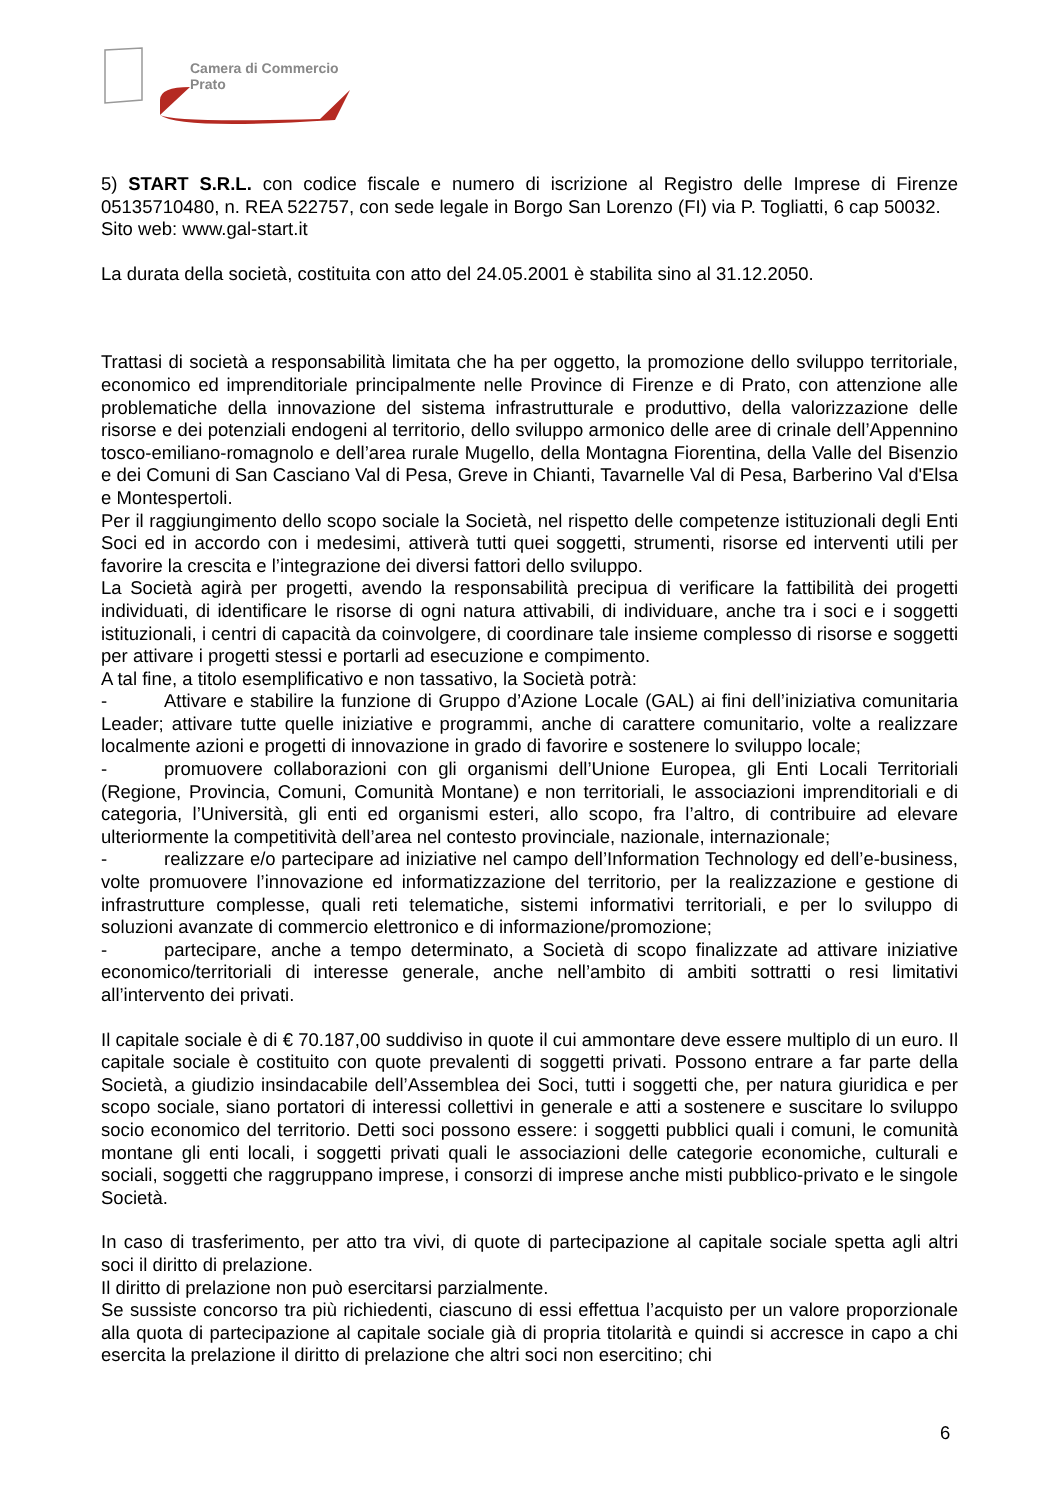Camera di Commercio
Prato
5) START S.R.L. con codice fiscale e numero di iscrizione al Registro delle Imprese di Firenze 05135710480, n. REA 522757, con sede legale in Borgo San Lorenzo (FI) via P. Togliatti, 6 cap 50032.
Sito web: www.gal-start.it
La durata della società, costituita con atto del 24.05.2001 è stabilita sino al 31.12.2050.
Trattasi di società a responsabilità limitata che ha per oggetto, la promozione dello sviluppo territoriale, economico ed imprenditoriale principalmente nelle Province di Firenze e di Prato, con attenzione alle problematiche della innovazione del sistema infrastrutturale e produttivo, della valorizzazione delle risorse e dei potenziali endogeni al territorio, dello sviluppo armonico delle aree di crinale dell’Appennino tosco-emiliano-romagnolo e dell’area rurale Mugello, della Montagna Fiorentina, della Valle del Bisenzio e dei Comuni di San Casciano Val di Pesa, Greve in Chianti, Tavarnelle Val di Pesa, Barberino Val d'Elsa e Montespertoli.
Per il raggiungimento dello scopo sociale la Società, nel rispetto delle competenze istituzionali degli Enti Soci ed in accordo con i medesimi, attiverà tutti quei soggetti, strumenti, risorse ed interventi utili per favorire la crescita e l’integrazione dei diversi fattori dello sviluppo.
La Società agirà per progetti, avendo la responsabilità precipua di verificare la fattibilità dei progetti individuati, di identificare le risorse di ogni natura attivabili, di individuare, anche tra i soci e i soggetti istituzionali, i centri di capacità da coinvolgere, di coordinare tale insieme complesso di risorse e soggetti per attivare i progetti stessi e portarli ad esecuzione e compimento.
A tal fine, a titolo esemplificativo e non tassativo, la Società potrà:
- Attivare e stabilire la funzione di Gruppo d’Azione Locale (GAL) ai fini dell’iniziativa comunitaria Leader; attivare tutte quelle iniziative e programmi, anche di carattere comunitario, volte a realizzare localmente azioni e progetti di innovazione in grado di favorire e sostenere lo sviluppo locale;
- promuovere collaborazioni con gli organismi dell’Unione Europea, gli Enti Locali Territoriali (Regione, Provincia, Comuni, Comunità Montane) e non territoriali, le associazioni imprenditoriali e di categoria, l’Università, gli enti ed organismi esteri, allo scopo, fra l’altro, di contribuire ad elevare ulteriormente la competitività dell’area nel contesto provinciale, nazionale, internazionale;
- realizzare e/o partecipare ad iniziative nel campo dell’Information Technology ed dell’e-business, volte promuovere l’innovazione ed informatizzazione del territorio, per la realizzazione e gestione di infrastrutture complesse, quali reti telematiche, sistemi informativi territoriali, e per lo sviluppo di soluzioni avanzate di commercio elettronico e di informazione/promozione;
- partecipare, anche a tempo determinato, a Società di scopo finalizzate ad attivare iniziative economico/territoriali di interesse generale, anche nell’ambito di ambiti sottratti o resi limitativi all’intervento dei privati.
Il capitale sociale è di € 70.187,00 suddiviso in quote il cui ammontare deve essere multiplo di un euro. Il capitale sociale è costituito con quote prevalenti di soggetti privati. Possono entrare a far parte della Società, a giudizio insindacabile dell’Assemblea dei Soci, tutti i soggetti che, per natura giuridica e per scopo sociale, siano portatori di interessi collettivi in generale e atti a sostenere e suscitare lo sviluppo socio economico del territorio. Detti soci possono essere: i soggetti pubblici quali i comuni, le comunità montane gli enti locali, i soggetti privati quali le associazioni delle categorie economiche, culturali e sociali, soggetti che raggruppano imprese, i consorzi di imprese anche misti pubblico-privato e le singole Società.
In caso di trasferimento, per atto tra vivi, di quote di partecipazione al capitale sociale spetta agli altri soci il diritto di prelazione.
Il diritto di prelazione non può esercitarsi parzialmente.
Se sussiste concorso tra più richiedenti, ciascuno di essi effettua l’acquisto per un valore proporzionale alla quota di partecipazione al capitale sociale già di propria titolarità e quindi si accresce in capo a chi esercita la prelazione il diritto di prelazione che altri soci non esercitino; chi
6